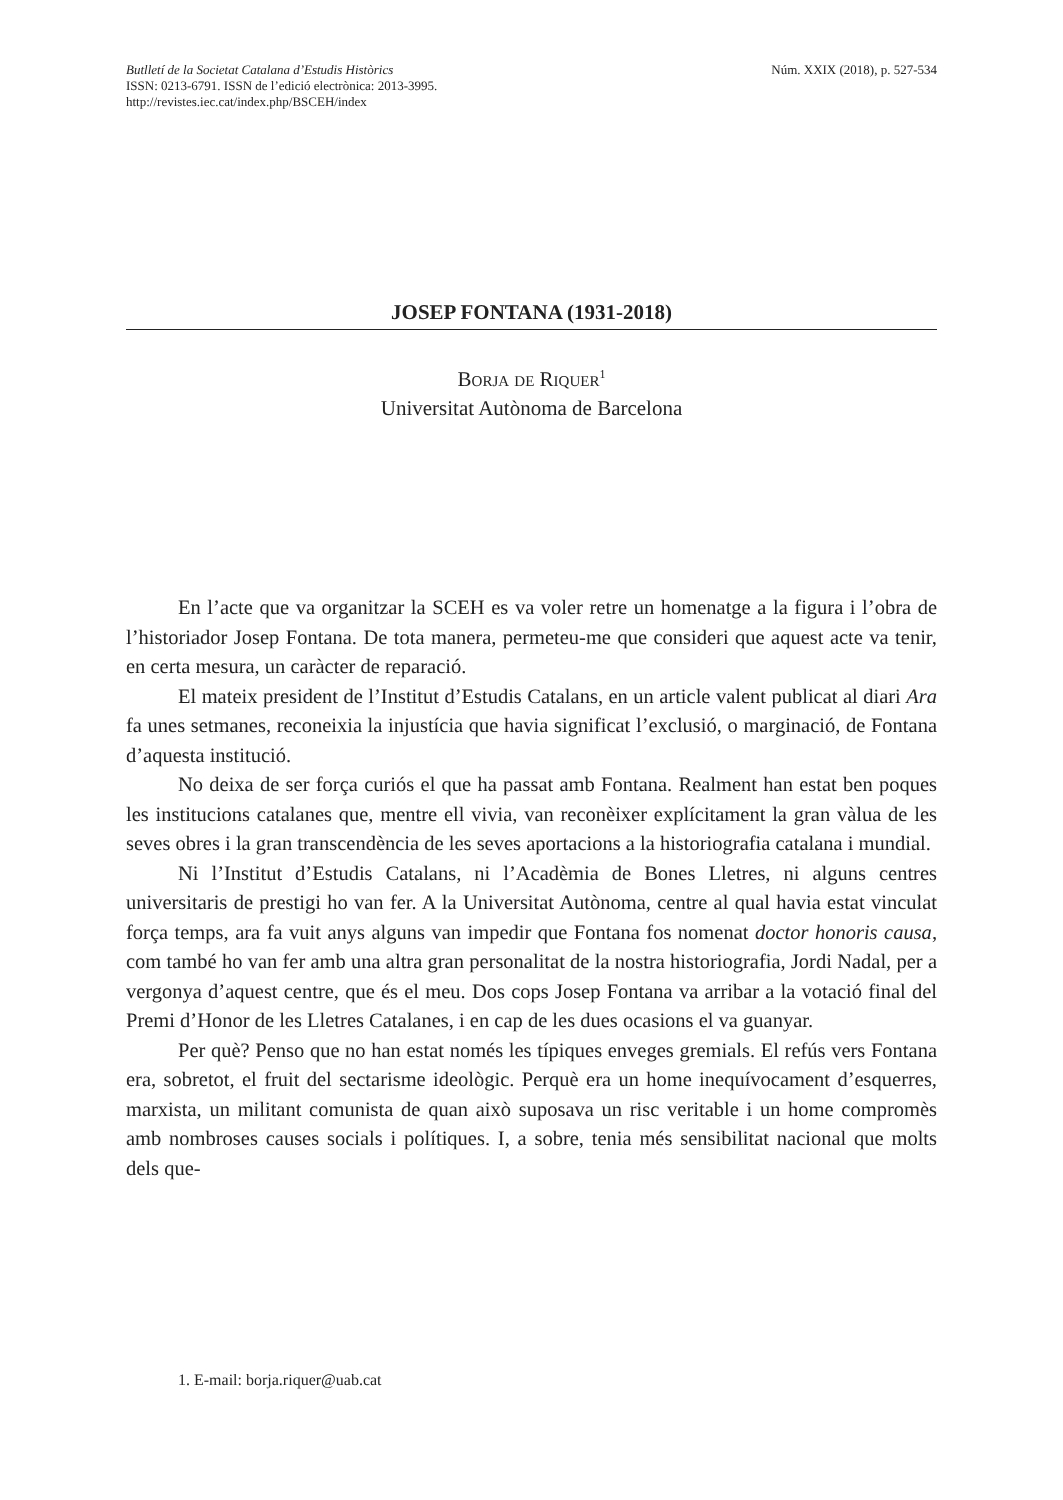Butlletí de la Societat Catalana d’Estudis Històrics
ISSN: 0213-6791. ISSN de l’edició electrònica: 2013-3995.
http://revistes.iec.cat/index.php/BSCEH/index
Núm. XXIX (2018), p. 527-534
JOSEP FONTANA (1931-2018)
Borja de Riquer<sup>1</sup>
Universitat Autònoma de Barcelona
En l’acte que va organitzar la SCEH es va voler retre un homenatge a la figura i l’obra de l’historiador Josep Fontana. De tota manera, permeteu-me que consideri que aquest acte va tenir, en certa mesura, un caràcter de reparació.
El mateix president de l’Institut d’Estudis Catalans, en un article valent publicat al diari Ara fa unes setmanes, reconeixia la injustícia que havia significat l’exclusió, o marginació, de Fontana d’aquesta institució.
No deixa de ser força curiós el que ha passat amb Fontana. Realment han estat ben poques les institucions catalanes que, mentre ell vivia, van reconèixer explícitament la gran vàlua de les seves obres i la gran transcendència de les seves aportacions a la historiografia catalana i mundial.
Ni l’Institut d’Estudis Catalans, ni l’Acadèmia de Bones Lletres, ni alguns centres universitaris de prestigi ho van fer. A la Universitat Autònoma, centre al qual havia estat vinculat força temps, ara fa vuit anys alguns van impedir que Fontana fos nomenat doctor honoris causa, com també ho van fer amb una altra gran personalitat de la nostra historiografia, Jordi Nadal, per a vergonya d’aquest centre, que és el meu. Dos cops Josep Fontana va arribar a la votació final del Premi d’Honor de les Lletres Catalanes, i en cap de les dues ocasions el va guanyar.
Per què? Penso que no han estat només les típiques enveges gremials. El refús vers Fontana era, sobretot, el fruit del sectarisme ideològic. Perquè era un home inequívocament d’esquerres, marxista, un militant comunista de quan això suposava un risc veritable i un home compromès amb nombroses causes socials i polítiques. I, a sobre, tenia més sensibilitat nacional que molts dels que-
1. E-mail: borja.riquer@uab.cat